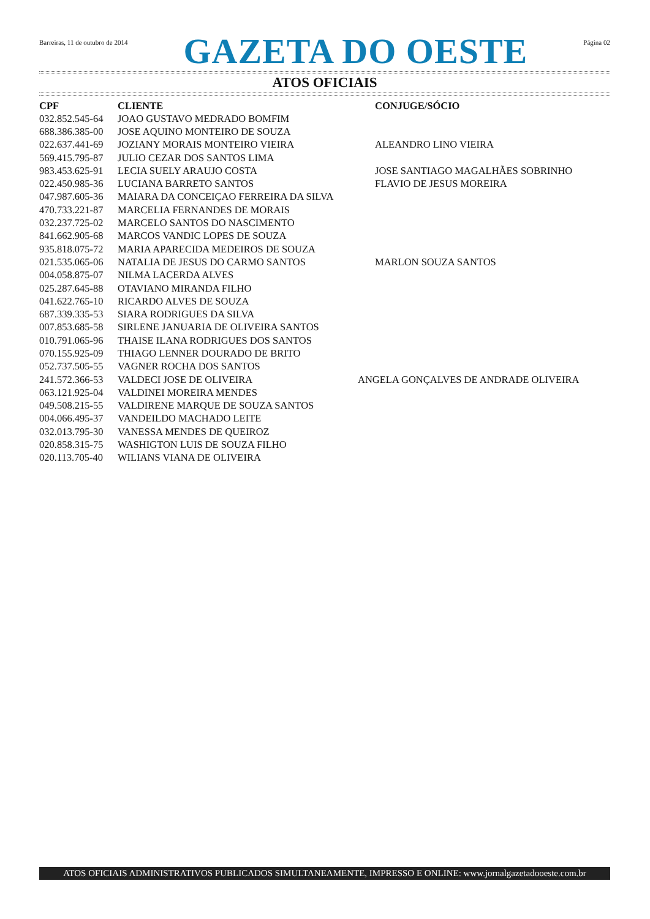Barreiras, 11 de outubro de 2014
GAZETA DO OESTE
Página 02
ATOS OFICIAIS
| CPF | CLIENTE | CONJUGE/SÓCIO |
| --- | --- | --- |
| 032.852.545-64 | JOAO GUSTAVO MEDRADO BOMFIM | |
| 688.386.385-00 | JOSE AQUINO MONTEIRO DE SOUZA | |
| 022.637.441-69 | JOZIANY MORAIS MONTEIRO VIEIRA | ALEANDRO LINO VIEIRA |
| 569.415.795-87 | JULIO CEZAR DOS SANTOS LIMA | |
| 983.453.625-91 | LECIA SUELY ARAUJO COSTA | JOSE SANTIAGO MAGALHÃES SOBRINHO |
| 022.450.985-36 | LUCIANA BARRETO SANTOS | FLAVIO DE JESUS MOREIRA |
| 047.987.605-36 | MAIARA DA CONCEIÇAO FERREIRA DA SILVA | |
| 470.733.221-87 | MARCELIA FERNANDES DE MORAIS | |
| 032.237.725-02 | MARCELO SANTOS DO NASCIMENTO | |
| 841.662.905-68 | MARCOS VANDIC LOPES DE SOUZA | |
| 935.818.075-72 | MARIA APARECIDA MEDEIROS DE SOUZA | |
| 021.535.065-06 | NATALIA DE JESUS DO CARMO SANTOS | MARLON SOUZA SANTOS |
| 004.058.875-07 | NILMA LACERDA ALVES | |
| 025.287.645-88 | OTAVIANO MIRANDA FILHO | |
| 041.622.765-10 | RICARDO ALVES DE SOUZA | |
| 687.339.335-53 | SIARA RODRIGUES DA SILVA | |
| 007.853.685-58 | SIRLENE JANUARIA DE OLIVEIRA SANTOS | |
| 010.791.065-96 | THAISE ILANA RODRIGUES DOS SANTOS | |
| 070.155.925-09 | THIAGO LENNER DOURADO DE BRITO | |
| 052.737.505-55 | VAGNER ROCHA DOS SANTOS | |
| 241.572.366-53 | VALDECI JOSE DE OLIVEIRA | ANGELA GONÇALVES DE ANDRADE OLIVEIRA |
| 063.121.925-04 | VALDINEI MOREIRA MENDES | |
| 049.508.215-55 | VALDIRENE MARQUE DE SOUZA SANTOS | |
| 004.066.495-37 | VANDEILDO MACHADO LEITE | |
| 032.013.795-30 | VANESSA MENDES DE QUEIROZ | |
| 020.858.315-75 | WASHIGTON LUIS DE SOUZA FILHO | |
| 020.113.705-40 | WILIANS VIANA DE OLIVEIRA | |
ATOS OFICIAIS ADMINISTRATIVOS PUBLICADOS SIMULTANEAMENTE, IMPRESSO E ONLINE: www.jornalgazetadooeste.com.br